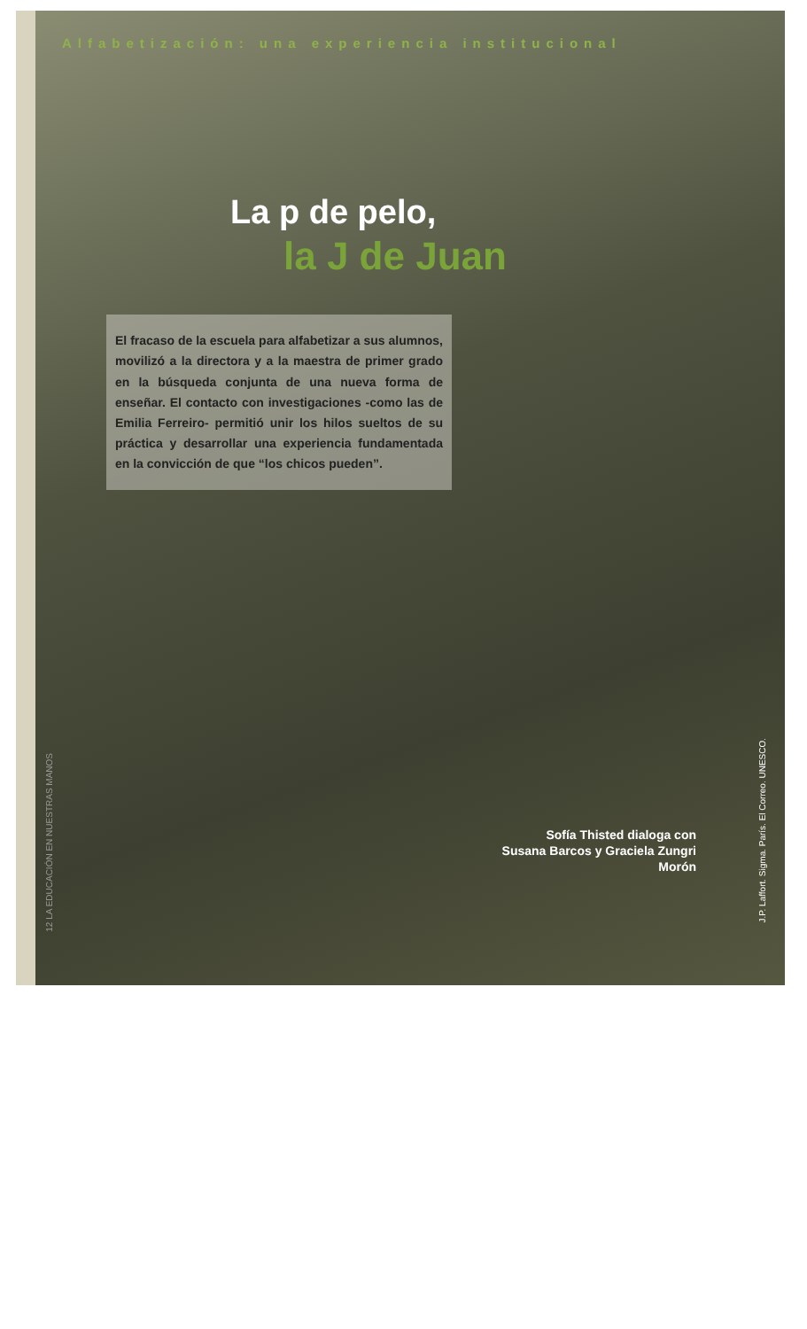Alfabetización: una experiencia institucional
La p de pelo,
la J de Juan
El fracaso de la escuela para alfabetizar a sus alumnos, movilizó a la directora y a la maestra de primer grado en la búsqueda conjunta de una nueva forma de enseñar. El contacto con investigaciones -como las de Emilia Ferreiro- permitió unir los hilos sueltos de su práctica y desarrollar una experiencia fundamentada en la convicción de que “los chicos pueden”.
Sofía Thisted dialoga con
Susana Barcos y Graciela Zungri
Morón
12 LA EDUCACIÓN EN NUESTRAS MANOS
J.P. Laffort. Sigma. París. El Correo. UNESCO.